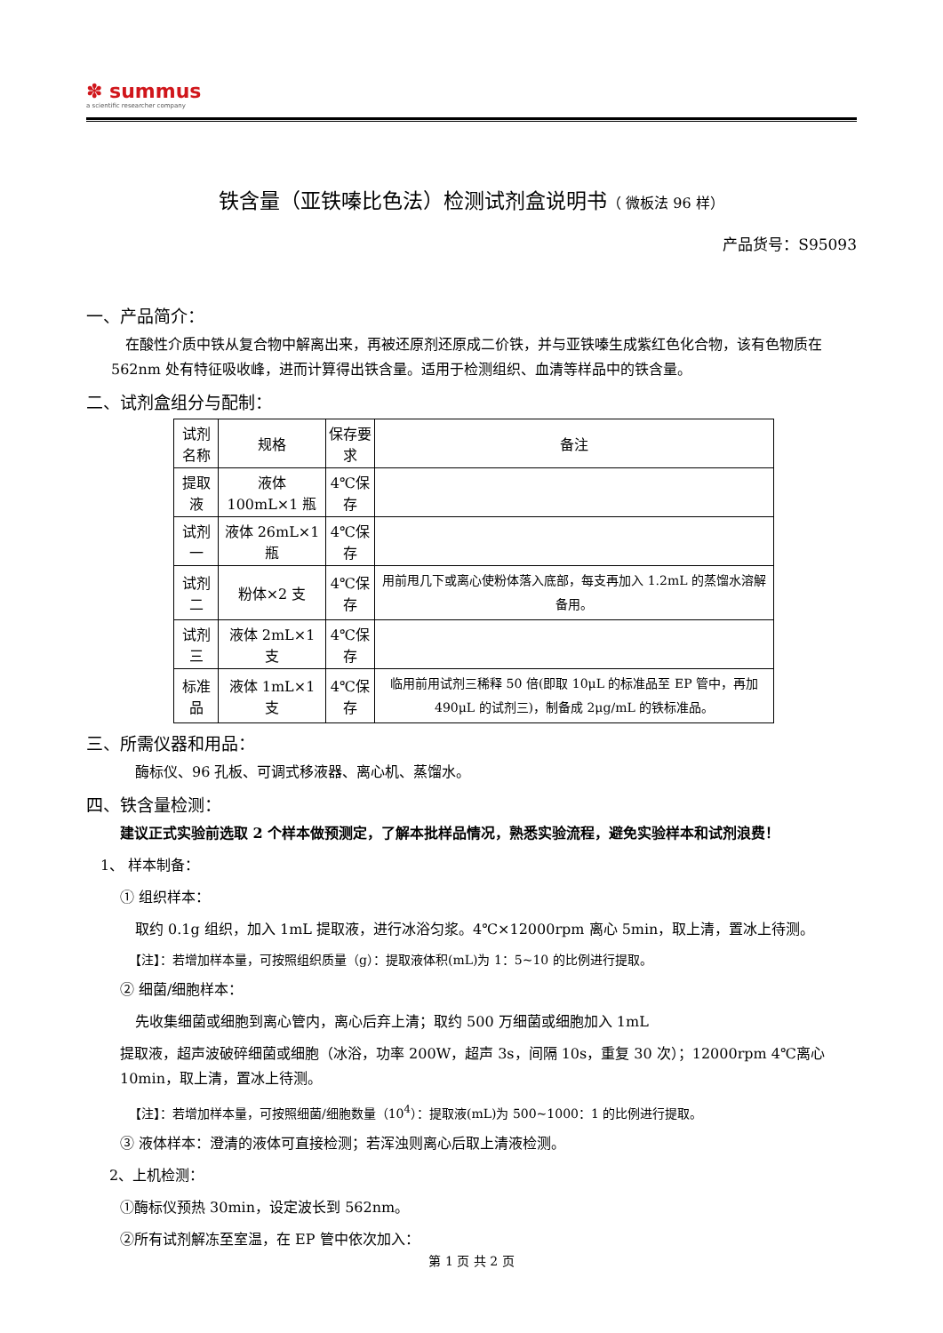✽ summus
a scientific researcher company
铁含量（亚铁嗪比色法）检测试剂盒说明书（ 微板法 96 样）
产品货号：S95093
一、产品简介：
在酸性介质中铁从复合物中解离出来，再被还原剂还原成二价铁，并与亚铁嗪生成紫红色化合物，该有色物质在 562nm 处有特征吸收峰，进而计算得出铁含量。适用于检测组织、血清等样品中的铁含量。
二、试剂盒组分与配制：
| 试剂名称 | 规格 | 保存要求 | 备注 |
| --- | --- | --- | --- |
| 提取液 | 液体 100mL×1 瓶 | 4℃保存 | |
| 试剂一 | 液体 26mL×1 瓶 | 4℃保存 | |
| 试剂二 | 粉体×2 支 | 4℃保存 | 用前甩几下或离心使粉体落入底部，每支再加入 1.2mL 的蒸馏水溶解备用。 |
| 试剂三 | 液体 2mL×1 支 | 4℃保存 | |
| 标准品 | 液体 1mL×1 支 | 4℃保存 | 临用前用试剂三稀释 50 倍(即取 10μL 的标准品至 EP 管中，再加 490μL 的试剂三)，制备成 2μg/mL 的铁标准品。 |
三、所需仪器和用品：
酶标仪、96 孔板、可调式移液器、离心机、蒸馏水。
四、铁含量检测：
建议正式实验前选取 2 个样本做预测定，了解本批样品情况，熟悉实验流程，避免实验样本和试剂浪费！
1、 样本制备：
① 组织样本：
取约 0.1g 组织，加入 1mL 提取液，进行冰浴匀浆。4℃×12000rpm 离心 5min，取上清，置冰上待测。
【注】：若增加样本量，可按照组织质量（g）：提取液体积(mL)为 1：5~10 的比例进行提取。
② 细菌/细胞样本：
先收集细菌或细胞到离心管内，离心后弃上清；取约 500 万细菌或细胞加入 1mL
提取液，超声波破碎细菌或细胞（冰浴，功率 200W，超声 3s，间隔 10s，重复 30 次）；12000rpm 4℃离心 10min，取上清，置冰上待测。
【注】：若增加样本量，可按照细菌/细胞数量（10<sup>4</sup>）：提取液(mL)为 500~1000：1 的比例进行提取。
③ 液体样本：澄清的液体可直接检测；若浑浊则离心后取上清液检测。
2、上机检测：
①酶标仪预热 30min，设定波长到 562nm。
②所有试剂解冻至室温，在 EP 管中依次加入：
第 1 页 共 2 页